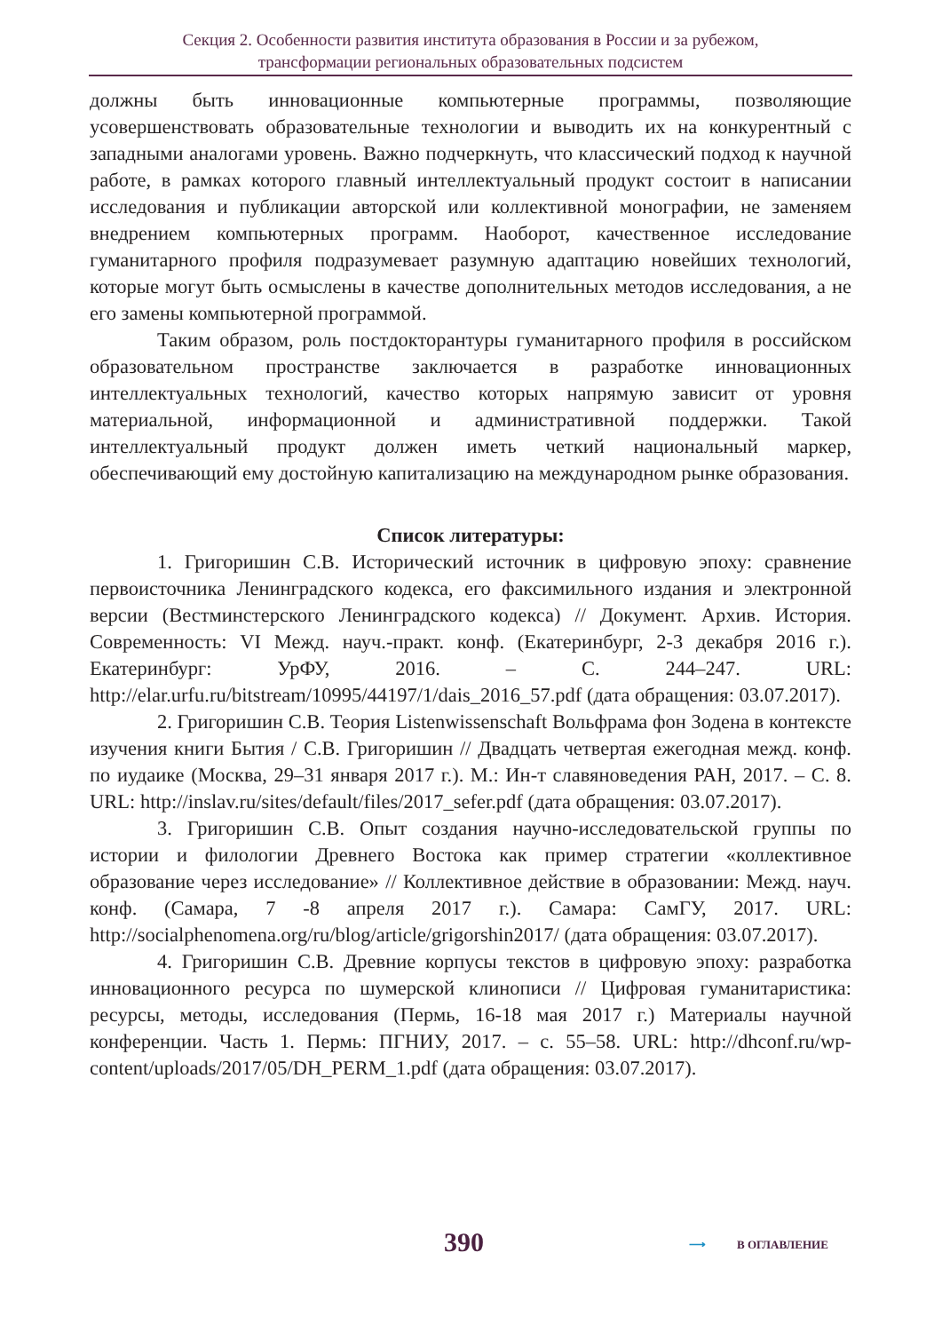Секция 2. Особенности развития института образования в России и за рубежом,
трансформации региональных образовательных подсистем
должны быть инновационные компьютерные программы, позволяющие усовершенствовать образовательные технологии и выводить их на конкурентный с западными аналогами уровень. Важно подчеркнуть, что классический подход к научной работе, в рамках которого главный интеллектуальный продукт состоит в написании исследования и публикации авторской или коллективной монографии, не заменяем внедрением компьютерных программ. Наоборот, качественное исследование гуманитарного профиля подразумевает разумную адаптацию новейших технологий, которые могут быть осмыслены в качестве дополнительных методов исследования, а не его замены компьютерной программой.
Таким образом, роль постдокторантуры гуманитарного профиля в российском образовательном пространстве заключается в разработке инновационных интеллектуальных технологий, качество которых напрямую зависит от уровня материальной, информационной и административной поддержки. Такой интеллектуальный продукт должен иметь четкий национальный маркер, обеспечивающий ему достойную капитализацию на международном рынке образования.
Список литературы:
1. Григоришин С.В. Исторический источник в цифровую эпоху: сравнение первоисточника Ленинградского кодекса, его факсимильного издания и электронной версии (Вестминстерского Ленинградского кодекса) // Документ. Архив. История. Современность: VI Межд. науч.-практ. конф. (Екатеринбург, 2-3 декабря 2016 г.). Екатеринбург: УрФУ, 2016. – С. 244–247. URL: http://elar.urfu.ru/bitstream/10995/44197/1/dais_2016_57.pdf (дата обращения: 03.07.2017).
2. Григоришин С.В. Теория Listenwissenschaft Вольфрама фон Зодена в контексте изучения книги Бытия / С.В. Григоришин // Двадцать четвертая ежегодная межд. конф. по иудаике (Москва, 29–31 января 2017 г.). М.: Ин-т славяноведения РАН, 2017. – С. 8. URL: http://inslav.ru/sites/default/files/2017_sefer.pdf (дата обращения: 03.07.2017).
3. Григоришин С.В. Опыт создания научно-исследовательской группы по истории и филологии Древнего Востока как пример стратегии «коллективное образование через исследование» // Коллективное действие в образовании: Межд. науч. конф. (Самара, 7 -8 апреля 2017 г.). Самара: СамГУ, 2017. URL: http://socialphenomena.org/ru/blog/article/grigorshin2017/ (дата обращения: 03.07.2017).
4. Григоришин С.В. Древние корпусы текстов в цифровую эпоху: разработка инновационного ресурса по шумерской клинописи // Цифровая гуманитаристика: ресурсы, методы, исследования (Пермь, 16-18 мая 2017 г.) Материалы научной конференции. Часть 1. Пермь: ПГНИУ, 2017. – с. 55–58. URL: http://dhconf.ru/wp-content/uploads/2017/05/DH_PERM_1.pdf (дата обращения: 03.07.2017).
390 ⟶ В ОГЛАВЛЕНИЕ